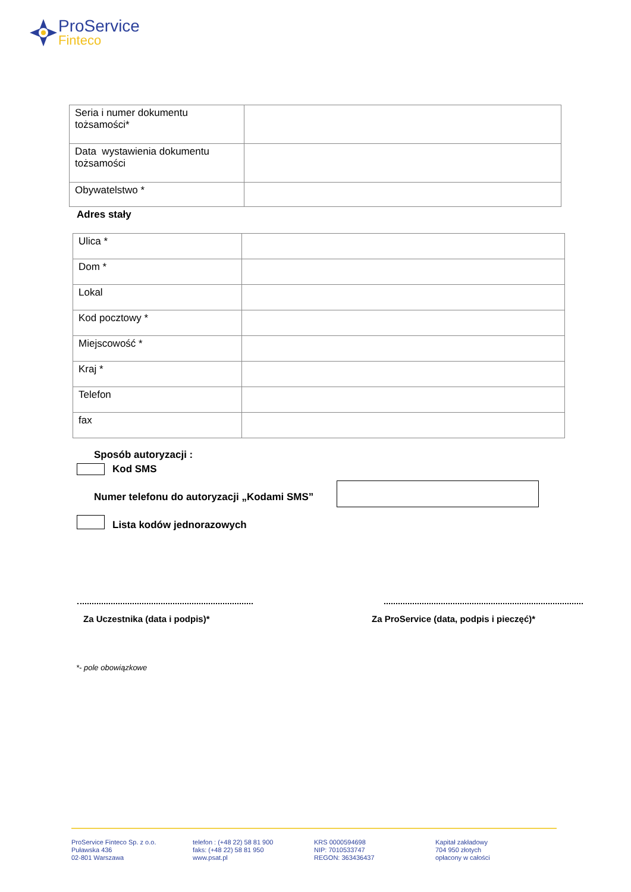ProService
Finteco
| Seria i numer dokumentu tożsamości* | |
| Data wystawienia dokumentu tożsamości | |
| Obywatelstwo * | |
Adres stały
| Ulica * | |
| Dom * | |
| Lokal | |
| Kod pocztowy * | |
| Miejscowość * | |
| Kraj * | |
| Telefon | |
| fax | |
Sposób autoryzacji :
Kod SMS
Numer telefonu do autoryzacji „Kodami SMS”
Lista kodów jednorazowych
Za Uczestnika (data i podpis)*
Za ProService (data, podpis i pieczęć)*
*- pole obowiązkowe
ProService Finteco Sp. z o.o.
Puławska 436
02-801 Warszawa
telefon : (+48 22) 58 81 900
faks: (+48 22) 58 81 950
www.psat.pl
KRS 0000594698
NIP: 7010533747
REGON: 363436437
Kapitał zakładowy
704 950 złotych
opłacony w całości